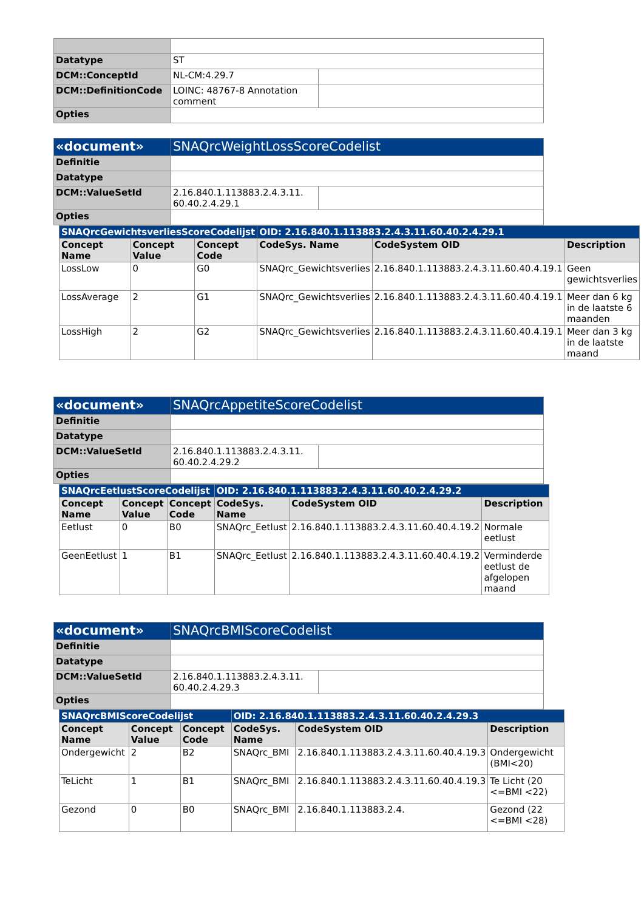| Datatype | ST | |
| DCM::ConceptId | NL-CM:4.29.7 | |
| DCM::DefinitionCode | LOINC: 48767-8 Annotation comment | |
| Opties | | |
| «document» | SNAQrcWeightLossScoreCodelist | |
| Definitie | | |
| Datatype | | |
| DCM::ValueSetId | 2.16.840.1.113883.2.4.3.11. 60.40.2.4.29.1 | |
| Opties | | |
| SNAQrcGewichtsverliesScoreCodelijst | | | OID: 2.16.840.1.113883.2.4.3.11.60.40.2.4.29.1 | | |
| --- | --- | --- | --- | --- | --- |
| Concept Name | Concept Value | Concept Code | CodeSys. Name | CodeSystem OID | Description |
| LossLow | 0 | G0 | SNAQrc_Gewichtsverlies | 2.16.840.1.113883.2.4.3.11.60.40.4.19.1 | Geen gewichtsverlies |
| LossAverage | 2 | G1 | SNAQrc_Gewichtsverlies | 2.16.840.1.113883.2.4.3.11.60.40.4.19.1 | Meer dan 6 kg in de laatste 6 maanden |
| LossHigh | 2 | G2 | SNAQrc_Gewichtsverlies | 2.16.840.1.113883.2.4.3.11.60.40.4.19.1 | Meer dan 3 kg in de laatste maand |
| «document» | SNAQrcAppetiteScoreCodelist | |
| Definitie | | |
| Datatype | | |
| DCM::ValueSetId | 2.16.840.1.113883.2.4.3.11. 60.40.2.4.29.2 | |
| Opties | | |
| SNAQrcEetlustScoreCodelijst | | | OID: 2.16.840.1.113883.2.4.3.11.60.40.2.4.29.2 | | |
| --- | --- | --- | --- | --- | --- |
| Concept Name | Concept Value | Concept Code | CodeSys. Name | CodeSystem OID | Description |
| Eetlust | 0 | B0 | SNAQrc_Eetlust | 2.16.840.1.113883.2.4.3.11.60.40.4.19.2 | Normale eetlust |
| GeenEetlust | 1 | B1 | SNAQrc_Eetlust | 2.16.840.1.113883.2.4.3.11.60.40.4.19.2 | Verminderde eetlust de afgelopen maand |
| «document» | SNAQrcBMIScoreCodelist | |
| Definitie | | |
| Datatype | | |
| DCM::ValueSetId | 2.16.840.1.113883.2.4.3.11. 60.40.2.4.29.3 | |
| Opties | | |
| SNAQrcBMIScoreCodelijst | | | OID: 2.16.840.1.113883.2.4.3.11.60.40.2.4.29.3 | | |
| --- | --- | --- | --- | --- | --- |
| Concept Name | Concept Value | Concept Code | CodeSys. Name | CodeSystem OID | Description |
| Ondergewicht | 2 | B2 | SNAQrc_BMI | 2.16.840.1.113883.2.4.3.11.60.40.4.19.3 | Ondergewicht (BMI<20) |
| TeLicht | 1 | B1 | SNAQrc_BMI | 2.16.840.1.113883.2.4.3.11.60.40.4.19.3 | Te Licht (20 <=BMI <22) |
| Gezond | 0 | B0 | SNAQrc_BMI | 2.16.840.1.113883.2.4. | Gezond (22 <=BMI <28) |